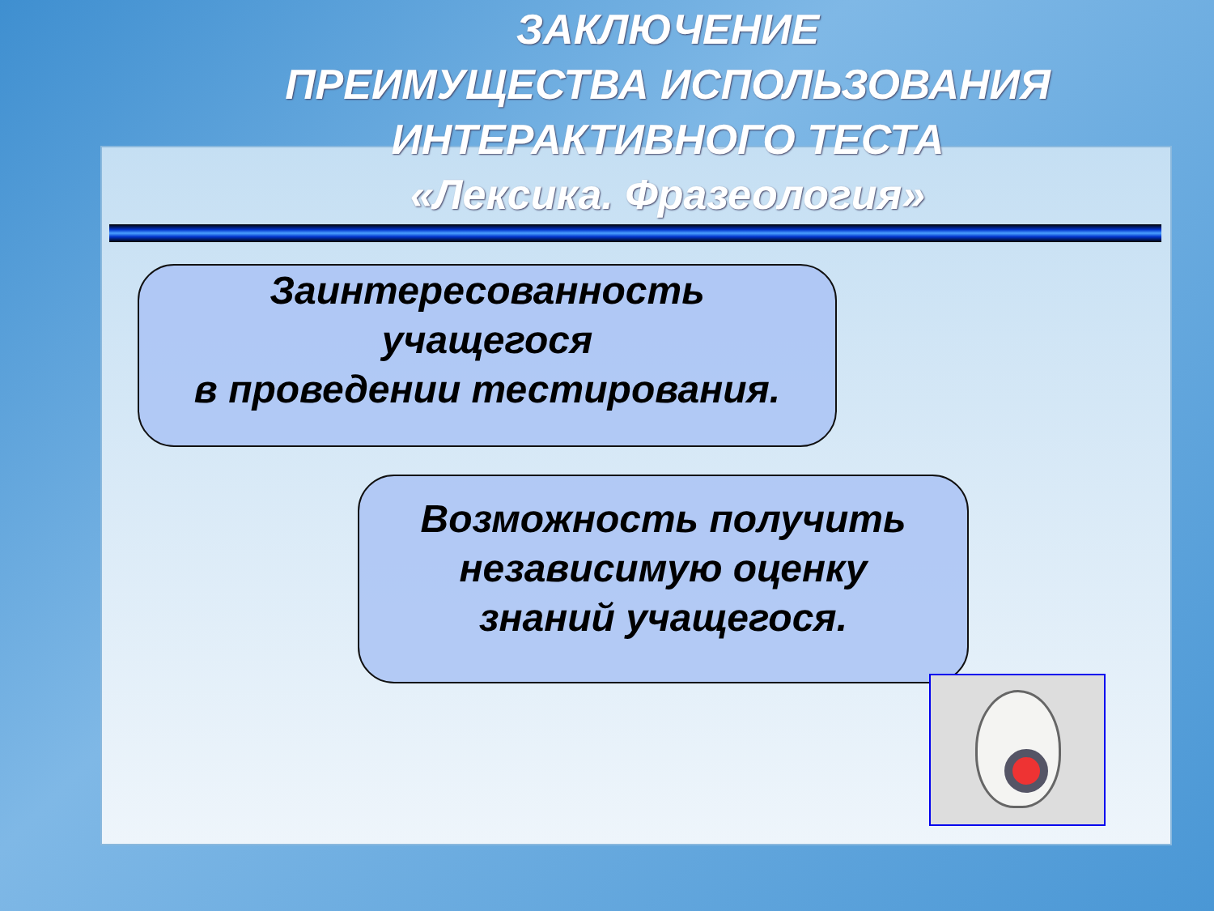ЗАКЛЮЧЕНИЕ
ПРЕИМУЩЕСТВА ИСПОЛЬЗОВАНИЯ
ИНТЕРАКТИВНОГО ТЕСТА
«Лексика. Фразеология»
Заинтересованность
учащегося
в проведении тестирования.
Возможность получить
независимую оценку
знаний учащегося.